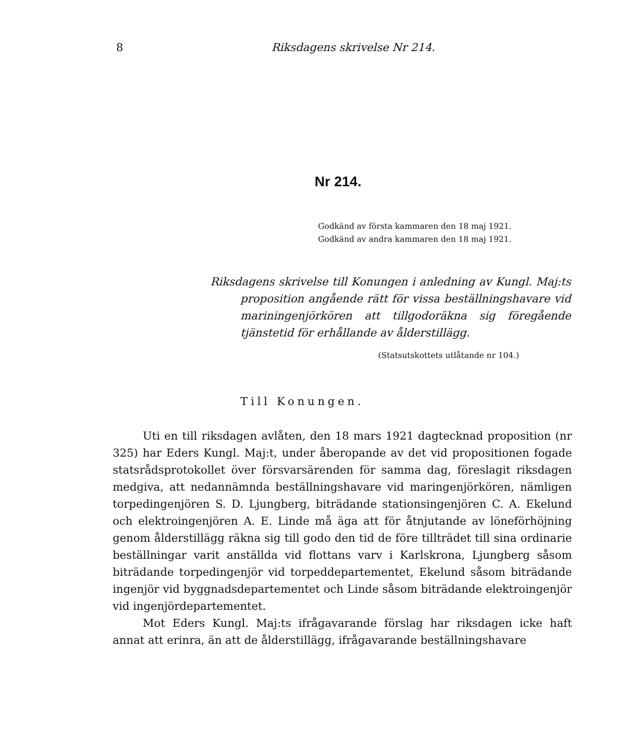8 Riksdagens skrivelse Nr 214.
Nr 214.
Godkänd av första kammaren den 18 maj 1921.
Godkänd av andra kammaren den 18 maj 1921.
Riksdagens skrivelse till Konungen i anledning av Kungl. Maj:ts proposition angående rätt för vissa beställningshavare vid mariningenjörkören att tillgodoräkna sig föregående tjänstetid för erhållande av ålderstillägg.
(Statsutskottets utlåtande nr 104.)
Till Konungen.
Uti en till riksdagen avlåten, den 18 mars 1921 dagtecknad proposition (nr 325) har Eders Kungl. Maj:t, under åberopande av det vid propositionen fogade statsrådsprotokollet över försvarsärenden för samma dag, föreslagit riksdagen medgiva, att nedannämnda beställningshavare vid maringenjörkören, nämligen torpedingenjören S. D. Ljungberg, biträdande stationsingenjören C. A. Ekelund och elektroingenjören A. E. Linde må äga att för åtnjutande av löneförhöjning genom ålderstillägg räkna sig till godo den tid de före tillträdet till sina ordinarie beställningar varit anställda vid flottans varv i Karlskrona, Ljungberg såsom biträdande torpedingenjör vid torpeddepartementet, Ekelund såsom biträdande ingenjör vid byggnadsdepartementet och Linde såsom biträdande elektroingenjör vid ingenjördepartementet.
Mot Eders Kungl. Maj:ts ifrågavarande förslag har riksdagen icke haft annat att erinra, än att de ålderstillägg, ifrågavarande beställningshavare